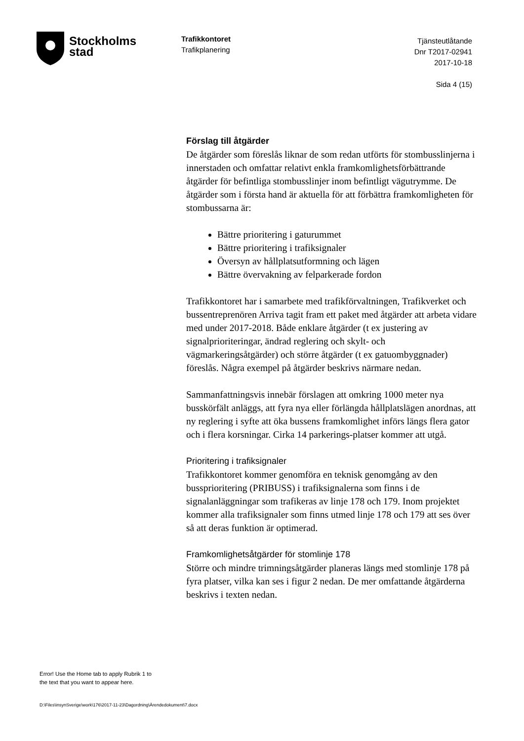Stockholms
stad
Trafikkontoret
Trafikplanering
Tjänsteutlåtande
Dnr T2017-02941
2017-10-18
Sida 4 (15)
Förslag till åtgärder
De åtgärder som föreslås liknar de som redan utförts för stombusslinjerna i innerstaden och omfattar relativt enkla framkomlighetsförbättrande åtgärder för befintliga stombusslinjer inom befintligt vägutrymme. De åtgärder som i första hand är aktuella för att förbättra framkomligheten för stombussarna är:
Bättre prioritering i gaturummet
Bättre prioritering i trafiksignaler
Översyn av hållplatsutformning och lägen
Bättre övervakning av felparkerade fordon
Trafikkontoret har i samarbete med trafikförvaltningen, Trafikverket och bussentreprenören Arriva tagit fram ett paket med åtgärder att arbeta vidare med under 2017-2018. Både enklare åtgärder (t ex justering av signalprioriteringar, ändrad reglering och skylt- och vägmarkeringsåtgärder) och större åtgärder (t ex gatuombyggnader) föreslås. Några exempel på åtgärder beskrivs närmare nedan.
Sammanfattningsvis innebär förslagen att omkring 1000 meter nya busskörfält anläggs, att fyra nya eller förlängda hållplatslägen anordnas, att ny reglering i syfte att öka bussens framkomlighet införs längs flera gator och i flera korsningar. Cirka 14 parkerings-platser kommer att utgå.
Prioritering i trafiksignaler
Trafikkontoret kommer genomföra en teknisk genomgång av den bussprioritering (PRIBUSS) i trafiksignalerna som finns i de signalanläggningar som trafikeras av linje 178 och 179. Inom projektet kommer alla trafiksignaler som finns utmed linje 178 och 179 att ses över så att deras funktion är optimerad.
Framkomlighetsåtgärder för stomlinje 178
Större och mindre trimningsåtgärder planeras längs med stomlinje 178 på fyra platser, vilka kan ses i figur 2 nedan. De mer omfattande åtgärderna beskrivs i texten nedan.
Error! Use the Home tab to apply Rubrik 1 to
the text that you want to appear here.
D:\Files\insynSverige\work\176\2017-11-23\Dagordning\Ärendedokument\7.docx